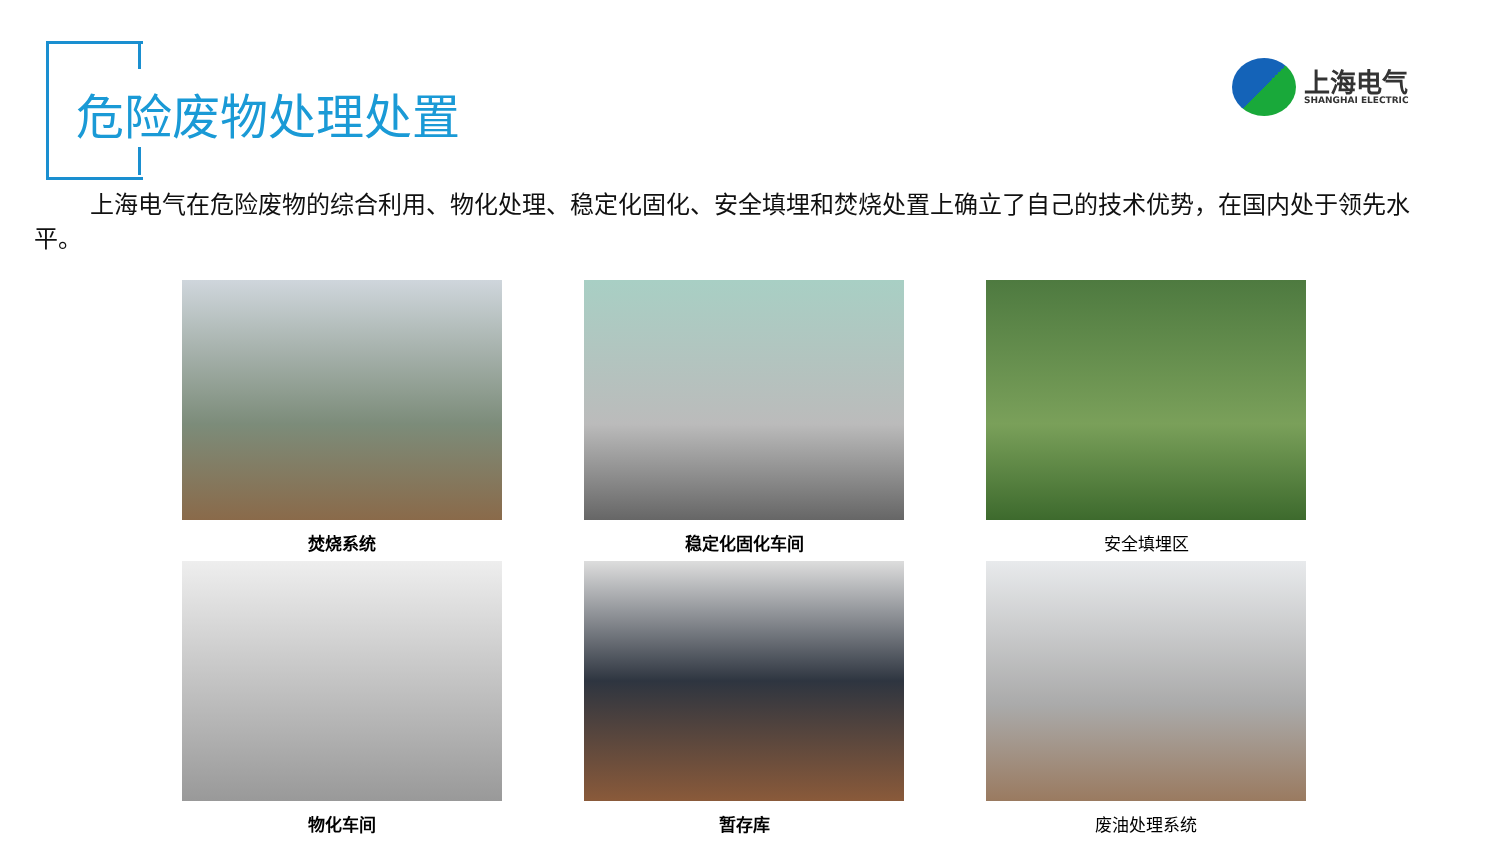危险废物处理处置
上海电气
SHANGHAI ELECTRIC
上海电气在危险废物的综合利用、物化处理、稳定化固化、安全填埋和焚烧处置上确立了自己的技术优势，在国内处于领先水平。
焚烧系统
稳定化固化车间
安全填埋区
物化车间
暂存库
废油处理系统